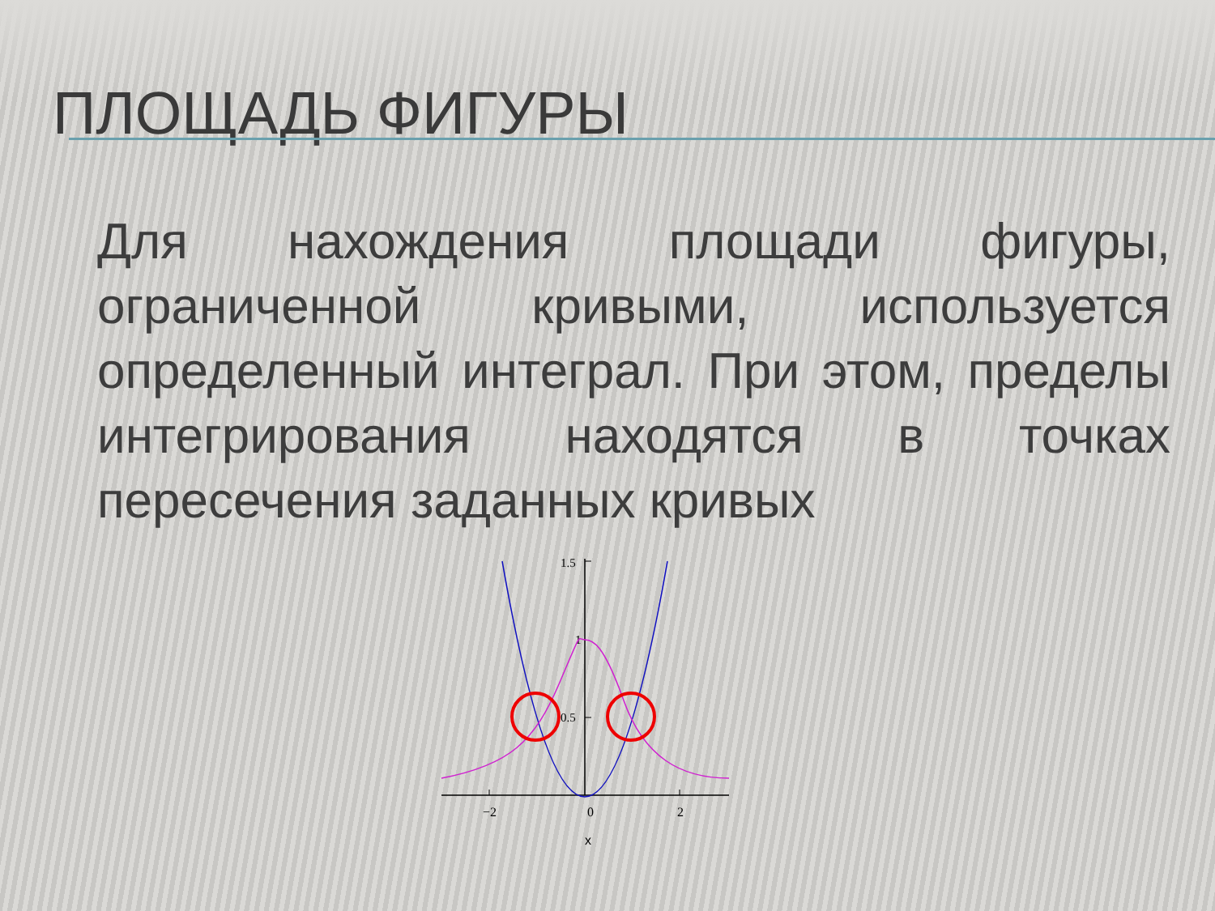ПЛОЩАДЬ ФИГУРЫ
Для нахождения площади фигуры, ограниченной кривыми, используется определенный интеграл. При этом, пределы интегрирования находятся в точках пересечения заданных кривых
1.5
1
0.5
−2
0
2
x